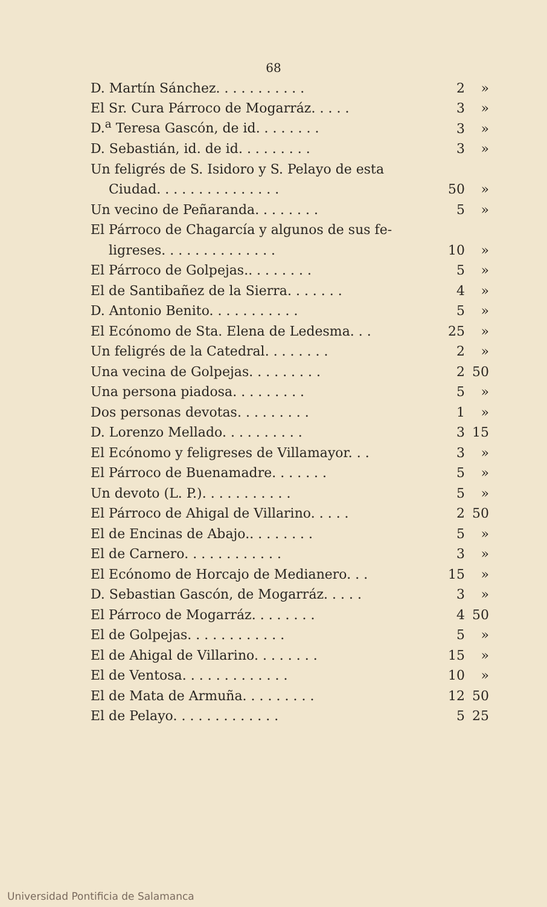68
| D. Martín Sánchez. . . . . . . . . . . | 2 | » |
| El Sr. Cura Párroco de Mogarráz. . . . . | 3 | » |
| D.<sup>a</sup> Teresa Gascón, de id. . . . . . . . | 3 | » |
| D. Sebastián, id. de id. . . . . . . . . | 3 | » |
| Un feligrés de S. Isidoro y S. Pelayo de esta | | |
| Ciudad. . . . . . . . . . . . . . . | 50 | » |
| Un vecino de Peñaranda. . . . . . . . | 5 | » |
| El Párroco de Chagarcía y algunos de sus fe- | | |
| ligreses. . . . . . . . . . . . . . | 10 | » |
| El Párroco de Golpejas.. . . . . . . . | 5 | » |
| El de Santibañez de la Sierra. . . . . . . | 4 | » |
| D. Antonio Benito. . . . . . . . . . . | 5 | » |
| El Ecónomo de Sta. Elena de Ledesma. . . | 25 | » |
| Un feligrés de la Catedral. . . . . . . . | 2 | » |
| Una vecina de Golpejas. . . . . . . . . | 2 | 50 |
| Una persona piadosa. . . . . . . . . | 5 | » |
| Dos personas devotas. . . . . . . . . | 1 | » |
| D. Lorenzo Mellado. . . . . . . . . . | 3 | 15 |
| El Ecónomo y feligreses de Villamayor. . . | 3 | » |
| El Párroco de Buenamadre. . . . . . . | 5 | » |
| Un devoto (L. P.). . . . . . . . . . . | 5 | » |
| El Párroco de Ahigal de Villarino. . . . . | 2 | 50 |
| El de Encinas de Abajo.. . . . . . . . | 5 | » |
| El de Carnero. . . . . . . . . . . . | 3 | » |
| El Ecónomo de Horcajo de Medianero. . . | 15 | » |
| D. Sebastian Gascón, de Mogarráz. . . . . | 3 | » |
| El Párroco de Mogarráz. . . . . . . . | 4 | 50 |
| El de Golpejas. . . . . . . . . . . . | 5 | » |
| El de Ahigal de Villarino. . . . . . . . | 15 | » |
| El de Ventosa. . . . . . . . . . . . . | 10 | » |
| El de Mata de Armuña. . . . . . . . . | 12 | 50 |
| El de Pelayo. . . . . . . . . . . . . | 5 | 25 |
Universidad Pontificia de Salamanca